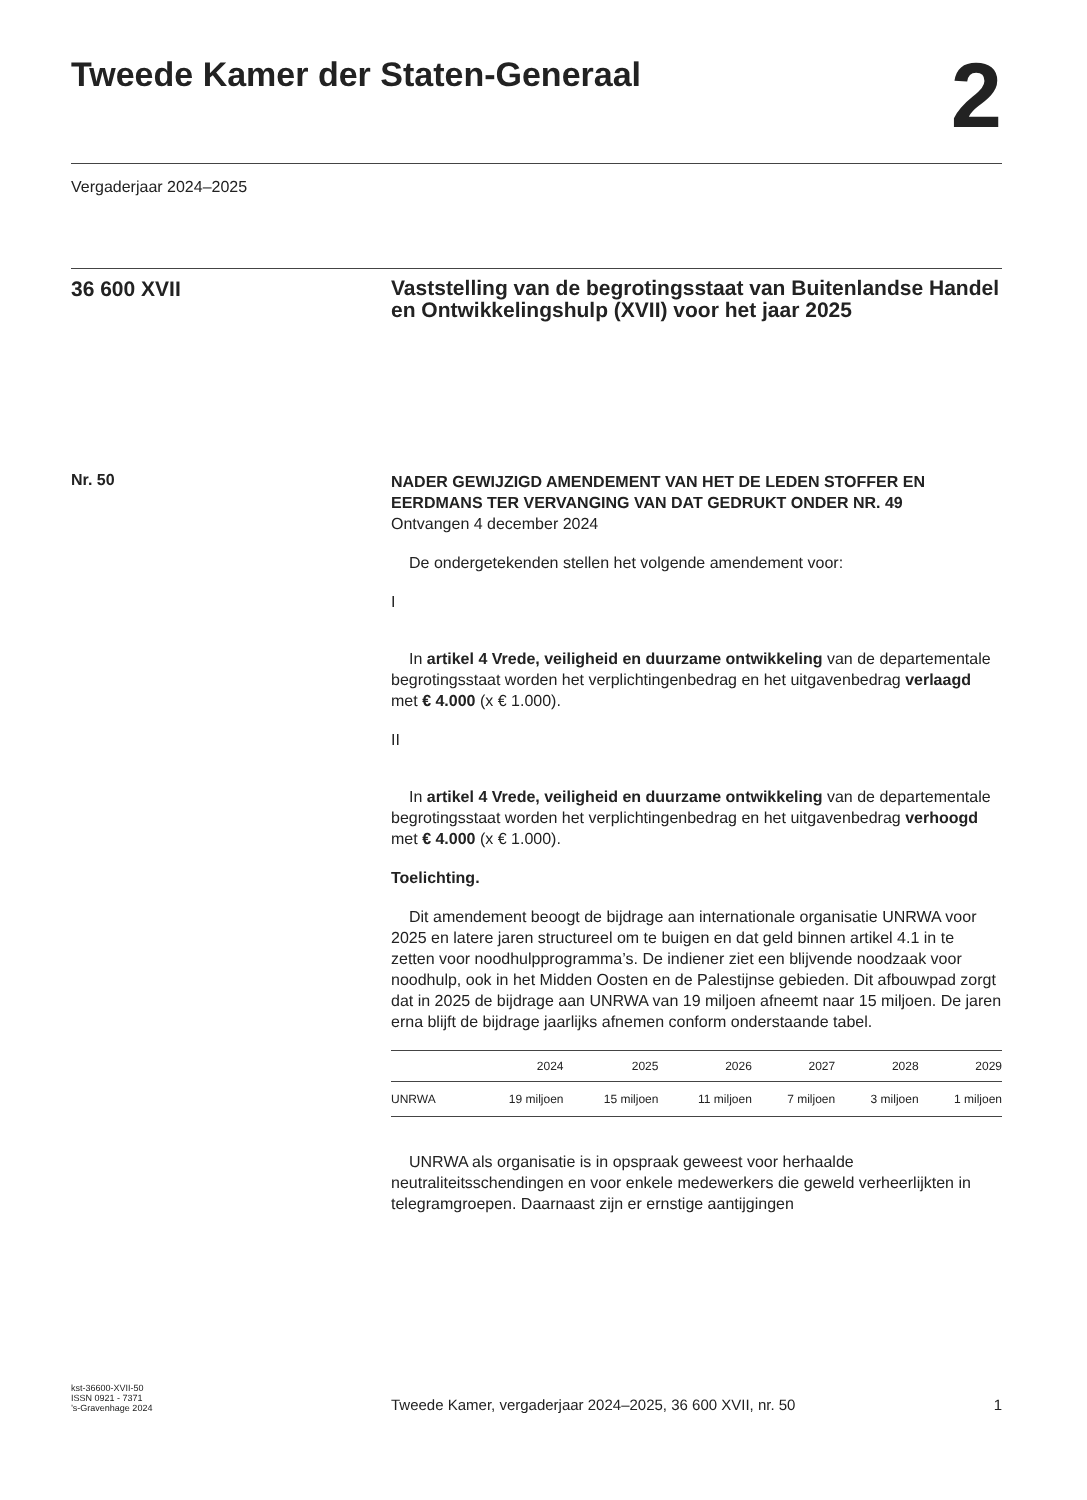Tweede Kamer der Staten-Generaal
2
Vergaderjaar 2024–2025
36 600 XVII
Vaststelling van de begrotingsstaat van Buitenlandse Handel en Ontwikkelingshulp (XVII) voor het jaar 2025
Nr. 50
NADER GEWIJZIGD AMENDEMENT VAN HET DE LEDEN STOFFER EN EERDMANS TER VERVANGING VAN DAT GEDRUKT ONDER NR. 49
Ontvangen 4 december 2024
De ondergetekenden stellen het volgende amendement voor:
I
In artikel 4 Vrede, veiligheid en duurzame ontwikkeling van de departementale begrotingsstaat worden het verplichtingenbedrag en het uitgavenbedrag verlaagd met € 4.000 (x € 1.000).
II
In artikel 4 Vrede, veiligheid en duurzame ontwikkeling van de departementale begrotingsstaat worden het verplichtingenbedrag en het uitgavenbedrag verhoogd met € 4.000 (x € 1.000).
Toelichting.
Dit amendement beoogt de bijdrage aan internationale organisatie UNRWA voor 2025 en latere jaren structureel om te buigen en dat geld binnen artikel 4.1 in te zetten voor noodhulpprogramma’s. De indiener ziet een blijvende noodzaak voor noodhulp, ook in het Midden Oosten en de Palestijnse gebieden. Dit afbouwpad zorgt dat in 2025 de bijdrage aan UNRWA van 19 miljoen afneemt naar 15 miljoen. De jaren erna blijft de bijdrage jaarlijks afnemen conform onderstaande tabel.
| | 2024 | 2025 | 2026 | 2027 | 2028 | 2029 |
| --- | --- | --- | --- | --- | --- | --- |
| UNRWA | 19 miljoen | 15 miljoen | 11 miljoen | 7 miljoen | 3 miljoen | 1 miljoen |
UNRWA als organisatie is in opspraak geweest voor herhaalde neutraliteitsschendingen en voor enkele medewerkers die geweld verheerlijkten in telegramgroepen. Daarnaast zijn er ernstige aantijgingen
kst-36600-XVII-50
ISSN 0921 - 7371
’s-Gravenhage 2024
Tweede Kamer, vergaderjaar 2024–2025, 36 600 XVII, nr. 50 1